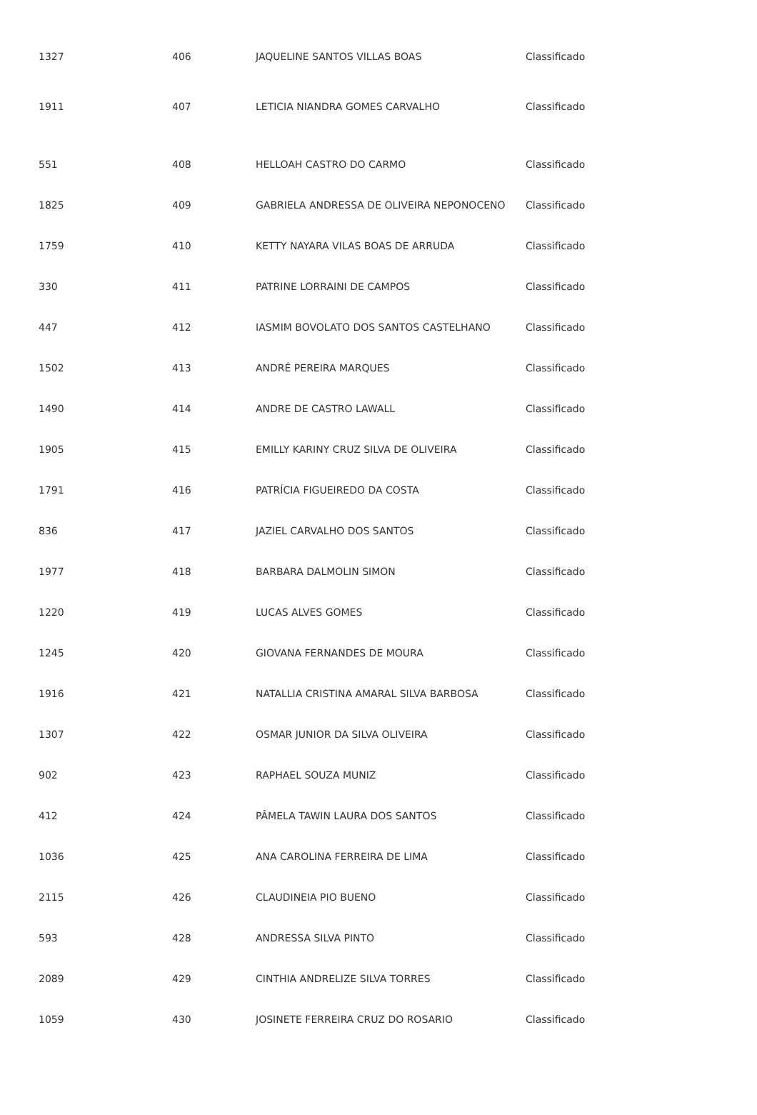| 1327 | 406 | JAQUELINE SANTOS VILLAS BOAS | Classificado |
| 1911 | 407 | LETICIA NIANDRA GOMES CARVALHO | Classificado |
| 551 | 408 | HELLOAH CASTRO DO CARMO | Classificado |
| 1825 | 409 | GABRIELA ANDRESSA DE OLIVEIRA NEPONOCENO | Classificado |
| 1759 | 410 | KETTY NAYARA VILAS BOAS DE ARRUDA | Classificado |
| 330 | 411 | PATRINE LORRAINI DE CAMPOS | Classificado |
| 447 | 412 | IASMIM BOVOLATO DOS SANTOS CASTELHANO | Classificado |
| 1502 | 413 | ANDRÉ PEREIRA MARQUES | Classificado |
| 1490 | 414 | ANDRE DE CASTRO LAWALL | Classificado |
| 1905 | 415 | EMILLY KARINY CRUZ SILVA DE OLIVEIRA | Classificado |
| 1791 | 416 | PATRÍCIA FIGUEIREDO DA COSTA | Classificado |
| 836 | 417 | JAZIEL CARVALHO DOS SANTOS | Classificado |
| 1977 | 418 | BARBARA DALMOLIN SIMON | Classificado |
| 1220 | 419 | LUCAS ALVES GOMES | Classificado |
| 1245 | 420 | GIOVANA FERNANDES DE MOURA | Classificado |
| 1916 | 421 | NATALLIA CRISTINA AMARAL SILVA BARBOSA | Classificado |
| 1307 | 422 | OSMAR JUNIOR DA SILVA OLIVEIRA | Classificado |
| 902 | 423 | RAPHAEL SOUZA MUNIZ | Classificado |
| 412 | 424 | PÂMELA TAWIN LAURA DOS SANTOS | Classificado |
| 1036 | 425 | ANA CAROLINA FERREIRA DE LIMA | Classificado |
| 2115 | 426 | CLAUDINEIA PIO BUENO | Classificado |
| 593 | 428 | ANDRESSA SILVA PINTO | Classificado |
| 2089 | 429 | CINTHIA ANDRELIZE SILVA TORRES | Classificado |
| 1059 | 430 | JOSINETE FERREIRA CRUZ DO ROSARIO | Classificado |